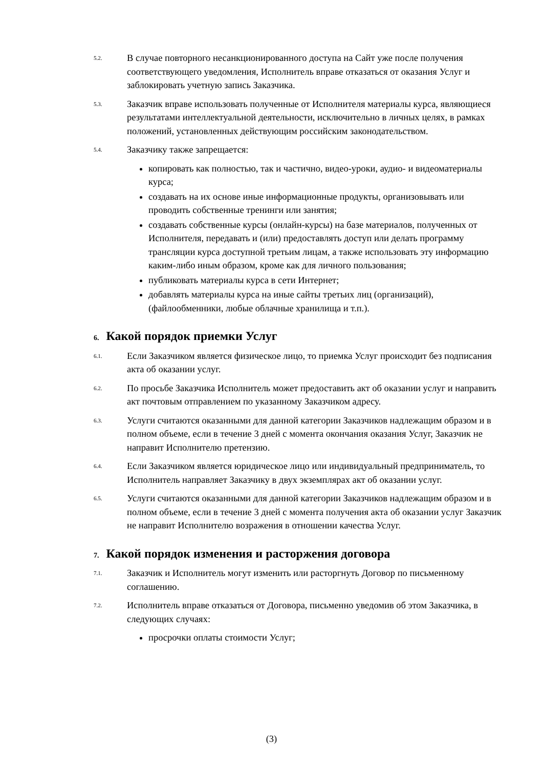5.2.
В случае повторного несанкционированного доступа на Сайт уже после получения соответствующего уведомления, Исполнитель вправе отказаться от оказания Услуг и заблокировать учетную запись Заказчика.
5.3.
Заказчик вправе использовать полученные от Исполнителя материалы курса, являющиеся результатами интеллектуальной деятельности, исключительно в личных целях, в рамках положений, установленных действующим российским законодательством.
5.4.
Заказчику также запрещается:
копировать как полностью, так и частично, видео-уроки, аудио- и видеоматериалы курса;
создавать на их основе иные информационные продукты, организовывать или проводить собственные тренинги или занятия;
создавать собственные курсы (онлайн-курсы) на базе материалов, полученных от Исполнителя, передавать и (или) предоставлять доступ или делать программу трансляции курса доступной третьим лицам, а также использовать эту информацию каким-либо иным образом, кроме как для личного пользования;
публиковать материалы курса в сети Интернет;
добавлять материалы курса на иные сайты третьих лиц (организаций), (файлообменники, любые облачные хранилища и т.п.).
6. Какой порядок приемки Услуг
6.1.
Если Заказчиком является физическое лицо, то приемка Услуг происходит без подписания акта об оказании услуг.
6.2.
По просьбе Заказчика Исполнитель может предоставить акт об оказании услуг и направить акт почтовым отправлением по указанному Заказчиком адресу.
6.3.
Услуги считаются оказанными для данной категории Заказчиков надлежащим образом и в полном объеме, если в течение 3 дней с момента окончания оказания Услуг, Заказчик не направит Исполнителю претензию.
6.4.
Если Заказчиком является юридическое лицо или индивидуальный предприниматель, то Исполнитель направляет Заказчику в двух экземплярах акт об оказании услуг.
6.5.
Услуги считаются оказанными для данной категории Заказчиков надлежащим образом и в полном объеме, если в течение 3 дней с момента получения акта об оказании услуг Заказчик не направит Исполнителю возражения в отношении качества Услуг.
7. Какой порядок изменения и расторжения договора
7.1.
Заказчик и Исполнитель могут изменить или расторгнуть Договор по письменному соглашению.
7.2.
Исполнитель вправе отказаться от Договора, письменно уведомив об этом Заказчика, в следующих случаях:
просрочки оплаты стоимости Услуг;
(3)